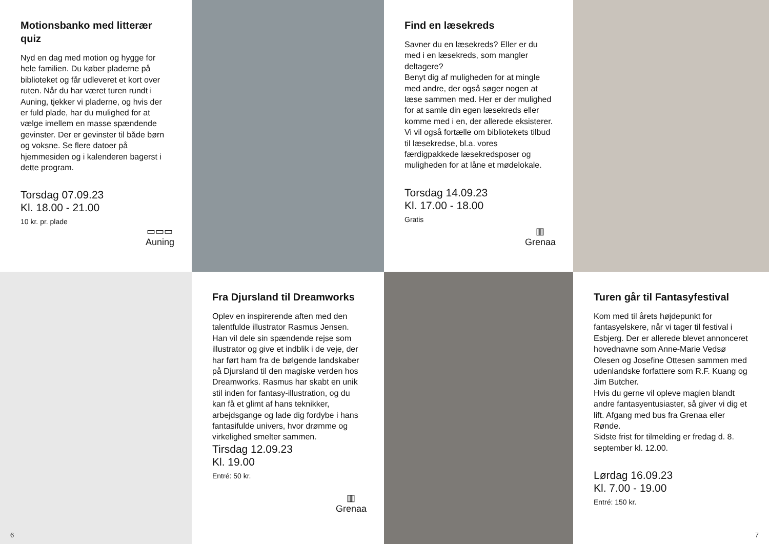Motionsbanko med litterær quiz
Nyd en dag med motion og hygge for hele familien. Du køber pladerne på biblioteket og får udleveret et kort over ruten. Når du har været turen rundt i Auning, tjekker vi pladerne, og hvis der er fuld plade, har du mulighed for at vælge imellem en masse spændende gevinster. Der er gevinster til både børn og voksne. Se flere datoer på hjemmesiden og i kalenderen bagerst i dette program.
Torsdag 07.09.23
Kl. 18.00 - 21.00
10 kr. pr. plade
▭▭▭
Auning
Find en læsekreds
Savner du en læsekreds? Eller er du med i en læsekreds, som mangler deltagere?
Benyt dig af muligheden for at mingle med andre, der også søger nogen at læse sammen med. Her er der mulighed for at samle din egen læsekreds eller komme med i en, der allerede eksisterer.
Vi vil også fortælle om bibliotekets tilbud til læsekredse, bl.a. vores færdigpakkede læsekredsposer og muligheden for at låne et mødelokale.
Torsdag 14.09.23
Kl. 17.00 - 18.00
Gratis
▥
Grenaa
6
Fra Djursland til Dreamworks
Oplev en inspirerende aften med den talentfulde illustrator Rasmus Jensen. Han vil dele sin spændende rejse som illustrator og give et indblik i de veje, der har ført ham fra de bølgende landskaber på Djursland til den magiske verden hos Dreamworks. Rasmus har skabt en unik stil inden for fantasy-illustration, og du kan få et glimt af hans teknikker, arbejdsgange og lade dig fordybe i hans fantasifulde univers, hvor drømme og virkelighed smelter sammen.
Tirsdag 12.09.23
Kl. 19.00
Entré: 50 kr.
▥
Grenaa
Turen går til Fantasyfestival
Kom med til årets højdepunkt for fantasyelskere, når vi tager til festival i Esbjerg. Der er allerede blevet annonceret hovednavne som Anne-Marie Vedsø Olesen og Josefine Ottesen sammen med udenlandske forfattere som R.F. Kuang og Jim Butcher.
Hvis du gerne vil opleve magien blandt andre fantasyentusiaster, så giver vi dig et lift. Afgang med bus fra Grenaa eller Rønde.
Sidste frist for tilmelding er fredag d. 8. september kl. 12.00.
Lørdag 16.09.23
Kl. 7.00 - 19.00
Entré: 150 kr.
7